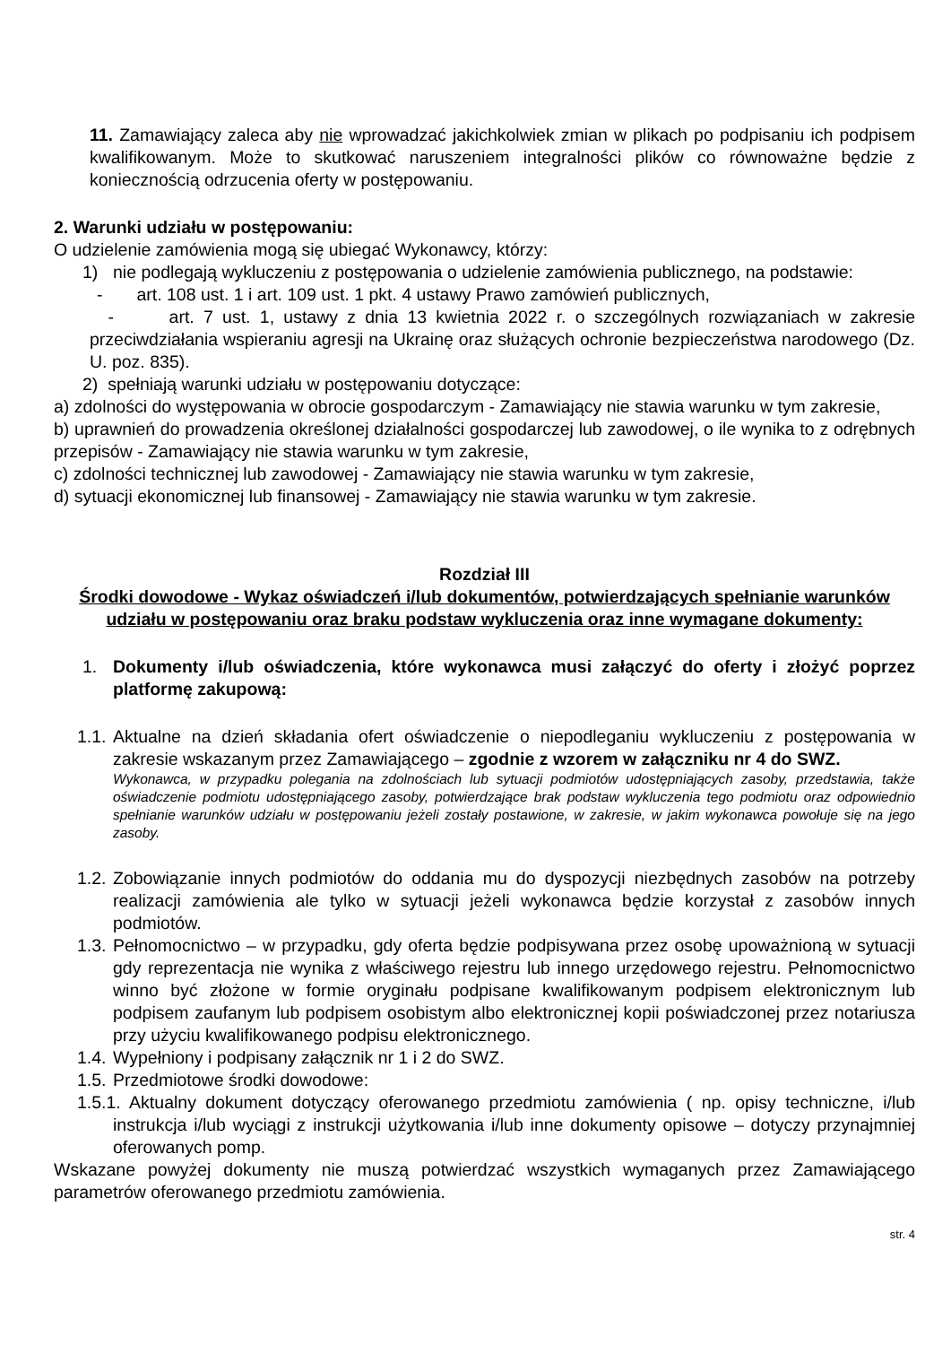11. Zamawiający zaleca aby nie wprowadzać jakichkolwiek zmian w plikach po podpisaniu ich podpisem kwalifikowanym. Może to skutkować naruszeniem integralności plików co równoważne będzie z koniecznością odrzucenia oferty w postępowaniu.
2. Warunki udziału w postępowaniu:
O udzielenie zamówienia mogą się ubiegać Wykonawcy, którzy:
1) nie podlegają wykluczeniu z postępowania o udzielenie zamówienia publicznego, na podstawie:
- art. 108 ust. 1 i art. 109 ust. 1 pkt. 4 ustawy Prawo zamówień publicznych,
- art. 7 ust. 1, ustawy z dnia 13 kwietnia 2022 r. o szczególnych rozwiązaniach w zakresie przeciwdziałania wspieraniu agresji na Ukrainę oraz służących ochronie bezpieczeństwa narodowego (Dz. U. poz. 835).
2) spełniają warunki udziału w postępowaniu dotyczące:
a) zdolności do występowania w obrocie gospodarczym - Zamawiający nie stawia warunku w tym zakresie,
b) uprawnień do prowadzenia określonej działalności gospodarczej lub zawodowej, o ile wynika to z odrębnych przepisów - Zamawiający nie stawia warunku w tym zakresie,
c) zdolności technicznej lub zawodowej - Zamawiający nie stawia warunku w tym zakresie,
d) sytuacji ekonomicznej lub finansowej - Zamawiający nie stawia warunku w tym zakresie.
Rozdział III
Środki dowodowe - Wykaz oświadczeń i/lub dokumentów, potwierdzających spełnianie warunków udziału w postępowaniu oraz braku podstaw wykluczenia oraz inne wymagane dokumenty:
1. Dokumenty i/lub oświadczenia, które wykonawca musi załączyć do oferty i złożyć poprzez platformę zakupową:
1.1. Aktualne na dzień składania ofert oświadczenie o niepodleganiu wykluczeniu z postępowania w zakresie wskazanym przez Zamawiającego – zgodnie z wzorem w załączniku nr 4 do SWZ.
Wykonawca, w przypadku polegania na zdolnościach lub sytuacji podmiotów udostępniających zasoby, przedstawia, także oświadczenie podmiotu udostępniającego zasoby, potwierdzające brak podstaw wykluczenia tego podmiotu oraz odpowiednio spełnianie warunków udziału w postępowaniu jeżeli zostały postawione, w zakresie, w jakim wykonawca powołuje się na jego zasoby.
1.2. Zobowiązanie innych podmiotów do oddania mu do dyspozycji niezbędnych zasobów na potrzeby realizacji zamówienia ale tylko w sytuacji jeżeli wykonawca będzie korzystał z zasobów innych podmiotów.
1.3. Pełnomocnictwo – w przypadku, gdy oferta będzie podpisywana przez osobę upoważnioną w sytuacji gdy reprezentacja nie wynika z właściwego rejestru lub innego urzędowego rejestru. Pełnomocnictwo winno być złożone w formie oryginału podpisane kwalifikowanym podpisem elektronicznym lub podpisem zaufanym lub podpisem osobistym albo elektronicznej kopii poświadczonej przez notariusza przy użyciu kwalifikowanego podpisu elektronicznego.
1.4. Wypełniony i podpisany załącznik nr 1 i 2 do SWZ.
1.5. Przedmiotowe środki dowodowe:
1.5.1. Aktualny dokument dotyczący oferowanego przedmiotu zamówienia ( np. opisy techniczne, i/lub instrukcja i/lub wyciągi z instrukcji użytkowania i/lub inne dokumenty opisowe – dotyczy przynajmniej oferowanych pomp.
Wskazane powyżej dokumenty nie muszą potwierdzać wszystkich wymaganych przez Zamawiającego parametrów oferowanego przedmiotu zamówienia.
str. 4